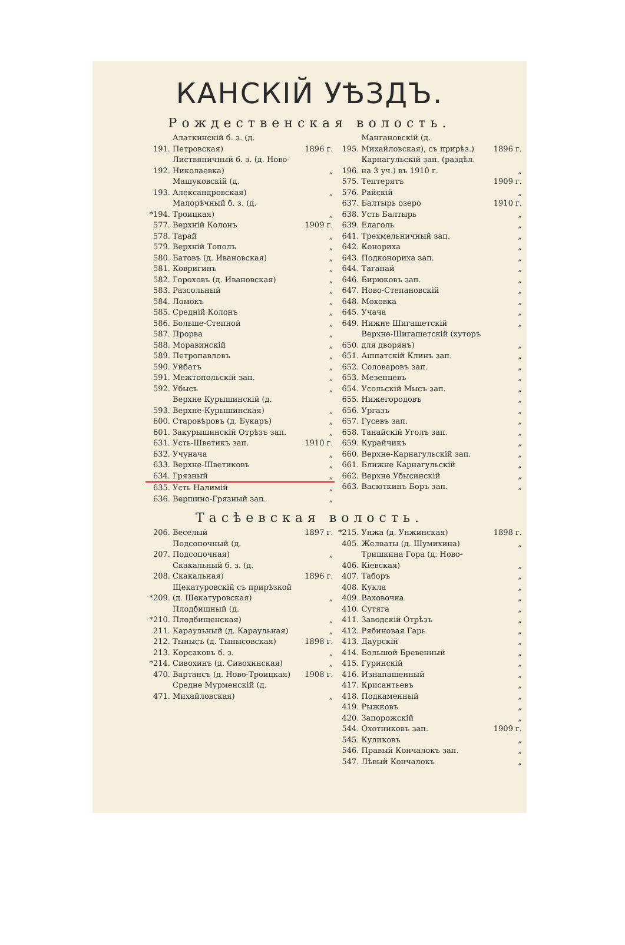КАНСКІЙ УѢЗДЪ.
Рождественская волость.
| 191. | Алаткинскій б. з. (д. Петровская) | 1896 г. |
| 192. | Листвяничный б. з. (д. Ново-Николаевка) | „ |
| 193. | Машуковскій (д. Александровская) | „ |
| *194. | Малорѣчный б. з. (д. Троицкая) | „ |
| 577. | Верхній Колонъ | 1909 г. |
| 578. | Тарай | „ |
| 579. | Верхній Тополъ | „ |
| 580. | Батовъ (д. Ивановская) | „ |
| 581. | Ковригинъ | „ |
| 582. | Гороховъ (д. Ивановская) | „ |
| 583. | Разсольный | „ |
| 584. | Ломокъ | „ |
| 585. | Средній Колонъ | „ |
| 586. | Больше-Степной | „ |
| 587. | Прорва | „ |
| 588. | Моравинскій | „ |
| 589. | Петропавловъ | „ |
| 590. | Уйбатъ | „ |
| 591. | Межтопольскій зап. | „ |
| 592. | Убысъ | „ |
| 593. | Верхне Курышинскій (д. Верхне-Курышинская) | „ |
| 600. | Старовѣровъ (д. Букаръ) | „ |
| 601. | Закурышинскій Отрѣзъ зап. | „ |
| 631. | Усть-Шветикъ зап. | 1910 г. |
| 632. | Учунача | „ |
| 633. | Верхне-Шветиковъ | „ |
| 634. | Грязный | „ |
| 635. | Усть Налимій | „ |
| 636. | Вершино-Грязный зап. | „ |
| 195. | Мангановскій (д. Михайловская), съ прирѣз.) | 1896 г. |
| 196. | Карнагульскій зап. (раздѣл. на 3 уч.) въ 1910 г. | „ |
| 575. | Тептерятъ | 1909 г. |
| 576. | Райскій | „ |
| 637. | Балтырь озеро | 1910 г. |
| 638. | Усть Балтырь | „ |
| 639. | Елаголь | „ |
| 641. | Трехмельничный зап. | „ |
| 642. | Конориха | „ |
| 643. | Подконориха зап. | „ |
| 644. | Таганай | „ |
| 646. | Бирюковъ зап. | „ |
| 647. | Ново-Степановскій | „ |
| 648. | Моховка | „ |
| 645. | Учача | „ |
| 649. | Нижне Шигашетскій | „ |
| 650. | Верхне-Шигашетскій (хуторъ для дворянъ) | „ |
| 651. | Ашпатскій Клинъ зап. | „ |
| 652. | Соловаровъ зап. | „ |
| 653. | Мезенцевъ | „ |
| 654. | Усольскій Мысъ зап. | „ |
| 655. | Нижегородовъ | „ |
| 656. | Ургазъ | „ |
| 657. | Гусевъ зап. | „ |
| 658. | Танайскій Уголъ зап. | „ |
| 659. | Курайчикъ | „ |
| 660. | Верхне-Карнагульскій зап. | „ |
| 661. | Ближне Карнагульскій | „ |
| 662. | Верхне Убысинскій | „ |
| 663. | Васюткинъ Боръ зап. | „ |
Тасѣевская волость.
| 206. | Веселый | 1897 г. |
| 207. | Подсопочный (д. Подсопочная) | „ |
| 208. | Скакальный б. з. (д. Скакальная) | 1896 г. |
| *209. | Щекатуровскій съ прирѣзкой (д. Шекатуровская) | „ |
| *210. | Плодбищный (д. Плодбищенская) | „ |
| 211. | Караульный (д. Караульная) | „ |
| 212. | Тынысъ (д. Тынысовская) | 1898 г. |
| 213. | Корсаковъ б. з. | „ |
| *214. | Сивохинъ (д. Сивохинская) | „ |
| 470. | Вартансъ (д. Ново-Троицкая) | 1908 г. |
| 471. | Средне Мурменскій (д. Михайловская) | „ |
| *215. | Унжа (д. Унжинская) | 1898 г. |
| 405. | Желваты (д. Шумихина) | „ |
| 406. | Тришкина Гора (д. Ново-Кіевская) | „ |
| 407. | Таборъ | „ |
| 408. | Кукла | „ |
| 409. | Ваховочка | „ |
| 410. | Сутяга | „ |
| 411. | Заводскій Отрѣзъ | „ |
| 412. | Рябиновая Гарь | „ |
| 413. | Даурскій | „ |
| 414. | Большой Бревенный | „ |
| 415. | Гуринскій | „ |
| 416. | Изнапашенный | „ |
| 417. | Крисантьевъ | „ |
| 418. | Подкаменный | „ |
| 419. | Рыжковъ | „ |
| 420. | Запорожскій | „ |
| 544. | Охотниковъ зап. | 1909 г. |
| 545. | Куликовъ | „ |
| 546. | Правый Кончалокъ зап. | „ |
| 547. | Лѣвый Кончалокъ | „ |